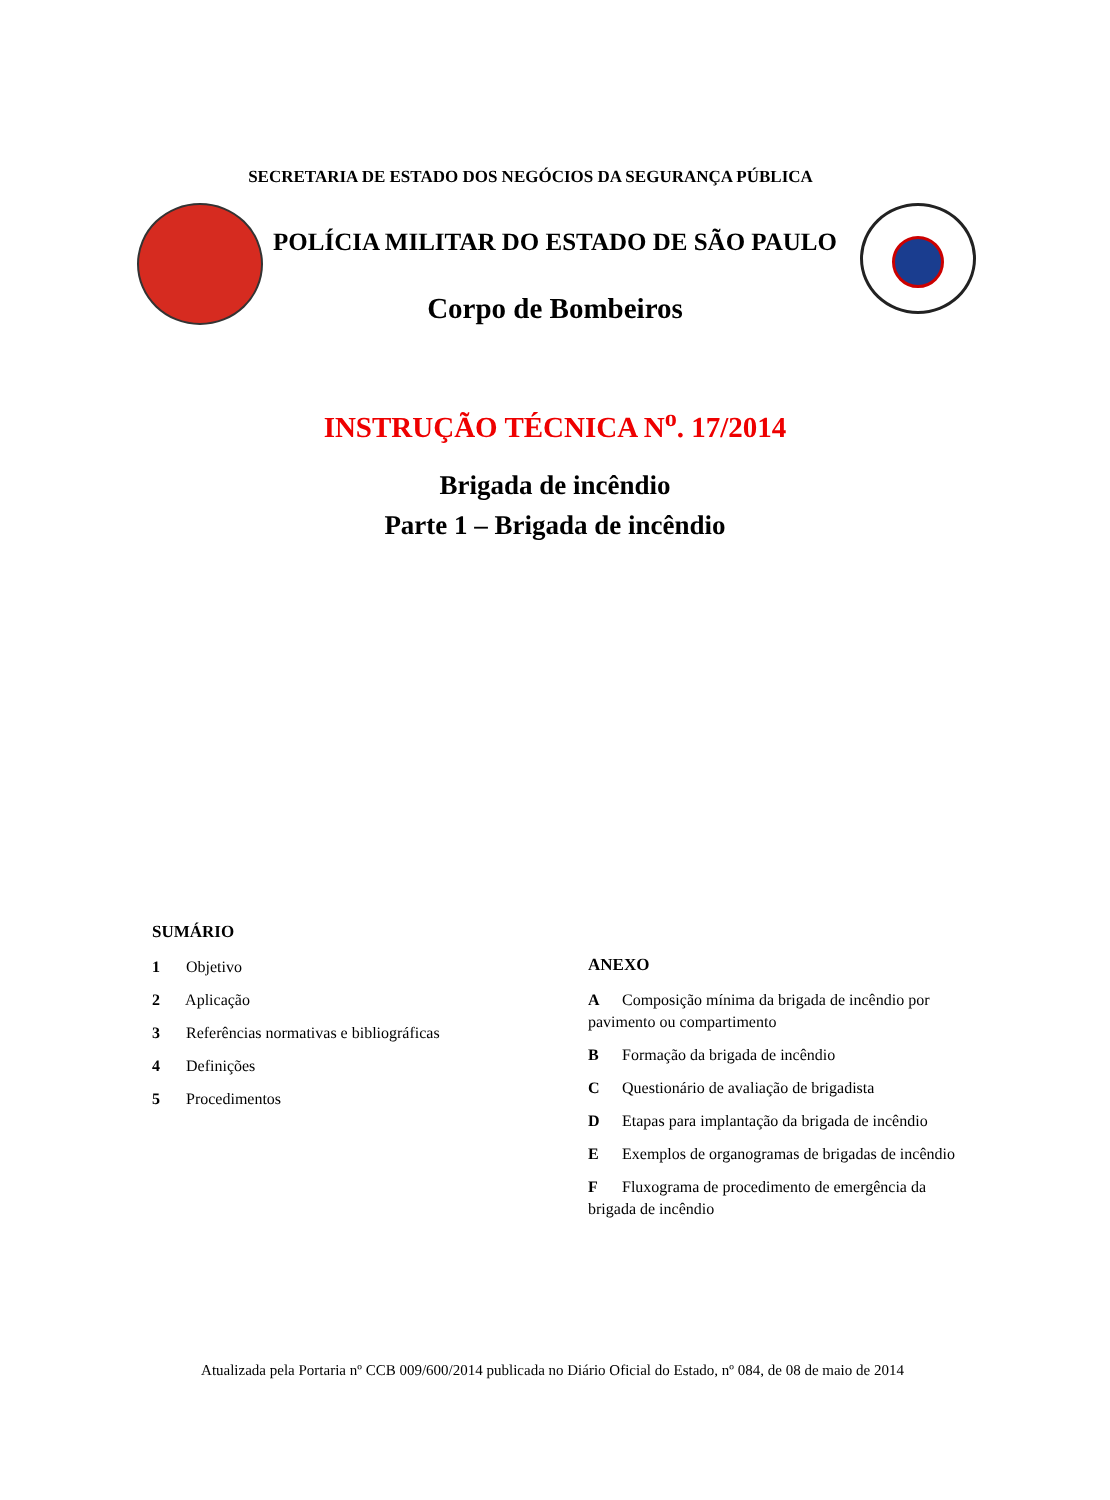SECRETARIA DE ESTADO DOS NEGÓCIOS DA SEGURANÇA PÚBLICA
POLÍCIA MILITAR DO ESTADO DE SÃO PAULO
Corpo de Bombeiros
INSTRUÇÃO TÉCNICA N<sup>o</sup>. 17/2014
Brigada de incêndio
Parte 1 – Brigada de incêndio
SUMÁRIO
1 Objetivo
2 Aplicação
3 Referências normativas e bibliográficas
4 Definições
5 Procedimentos
ANEXO
A Composição mínima da brigada de incêndio por pavimento ou compartimento
B Formação da brigada de incêndio
C Questionário de avaliação de brigadista
D Etapas para implantação da brigada de incêndio
E Exemplos de organogramas de brigadas de incêndio
F Fluxograma de procedimento de emergência da brigada de incêndio
Atualizada pela Portaria nº CCB 009/600/2014 publicada no Diário Oficial do Estado, nº 084, de 08 de maio de 2014